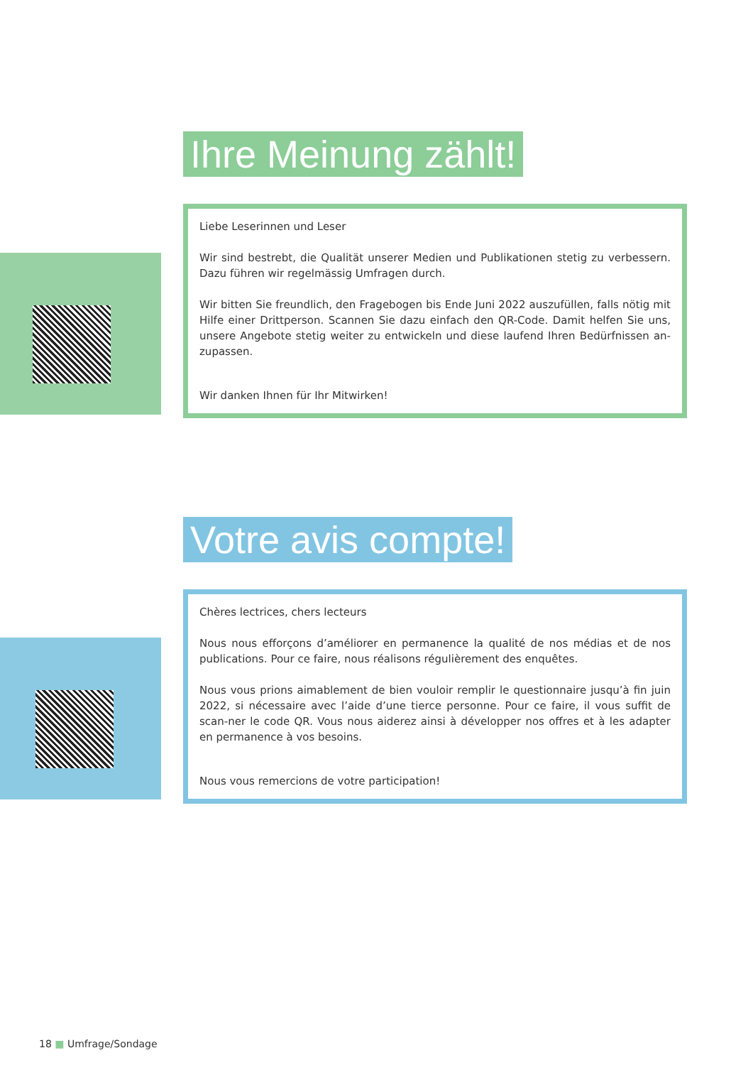Ihre Meinung zählt!
Liebe Leserinnen und Leser
Wir sind bestrebt, die Qualität unserer Medien und Publikationen stetig zu verbessern. Dazu führen wir regelmässig Umfragen durch.
Wir bitten Sie freundlich, den Fragebogen bis Ende Juni 2022 auszufüllen, falls nötig mit Hilfe einer Drittperson. Scannen Sie dazu einfach den QR-Code. Damit helfen Sie uns, unsere Angebote stetig weiter zu entwickeln und diese laufend Ihren Bedürfnissen an-zupassen.
Wir danken Ihnen für Ihr Mitwirken!
Votre avis compte!
Chères lectrices, chers lecteurs
Nous nous efforçons d’améliorer en permanence la qualité de nos médias et de nos publications. Pour ce faire, nous réalisons régulièrement des enquêtes.
Nous vous prions aimablement de bien vouloir remplir le questionnaire jusqu’à fin juin 2022, si nécessaire avec l’aide d’une tierce personne. Pour ce faire, il vous suffit de scan-ner le code QR. Vous nous aiderez ainsi à développer nos offres et à les adapter en permanence à vos besoins.
Nous vous remercions de votre participation!
18 ■ Umfrage/Sondage